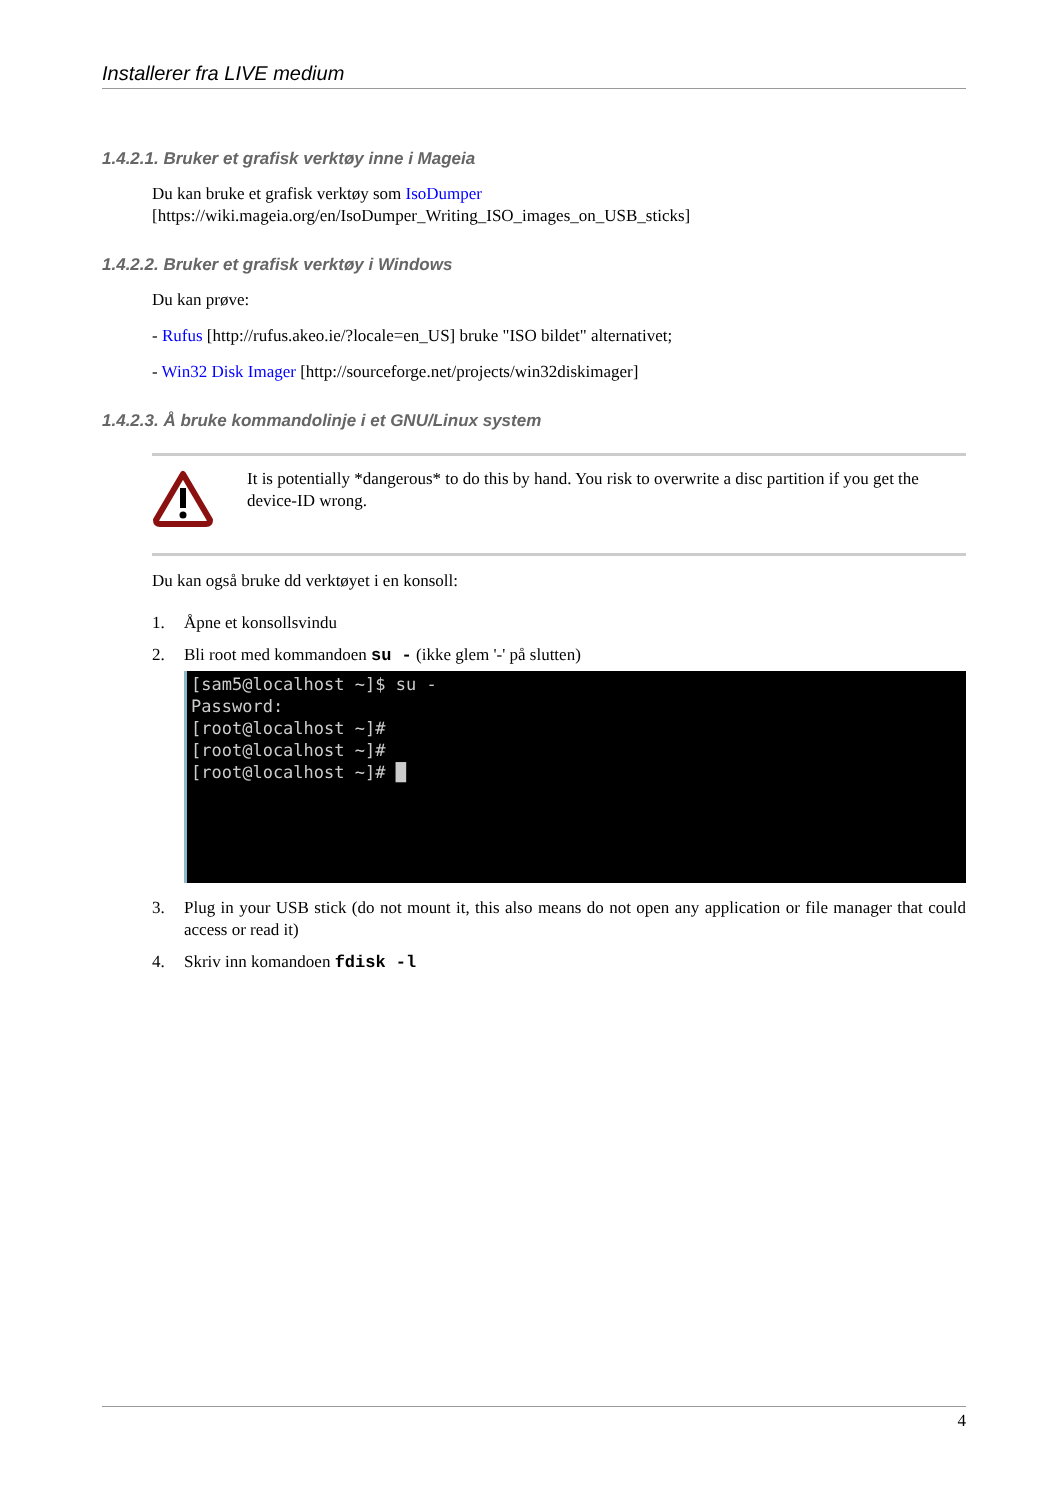Installerer fra LIVE medium
1.4.2.1. Bruker et grafisk verktøy inne i Mageia
Du kan bruke et grafisk verktøy som IsoDumper [https://wiki.mageia.org/en/IsoDumper_Writing_ISO_images_on_USB_sticks]
1.4.2.2. Bruker et grafisk verktøy i Windows
Du kan prøve:
- Rufus [http://rufus.akeo.ie/?locale=en_US] bruke "ISO bildet" alternativet;
- Win32 Disk Imager [http://sourceforge.net/projects/win32diskimager]
1.4.2.3. Å bruke kommandolinje i et GNU/Linux system
It is potentially *dangerous* to do this by hand. You risk to overwrite a disc partition if you get the device-ID wrong.
Du kan også bruke dd verktøyet i en konsoll:
1. Åpne et konsollsvindu
2. Bli root med kommandoen su - (ikke glem '-' på slutten)
[sam5@localhost ~]$ su -
Password:
[root@localhost ~]#
[root@localhost ~]#
[root@localhost ~]# █
3. Plug in your USB stick (do not mount it, this also means do not open any application or file manager that could access or read it)
4. Skriv inn komandoen fdisk -l
4